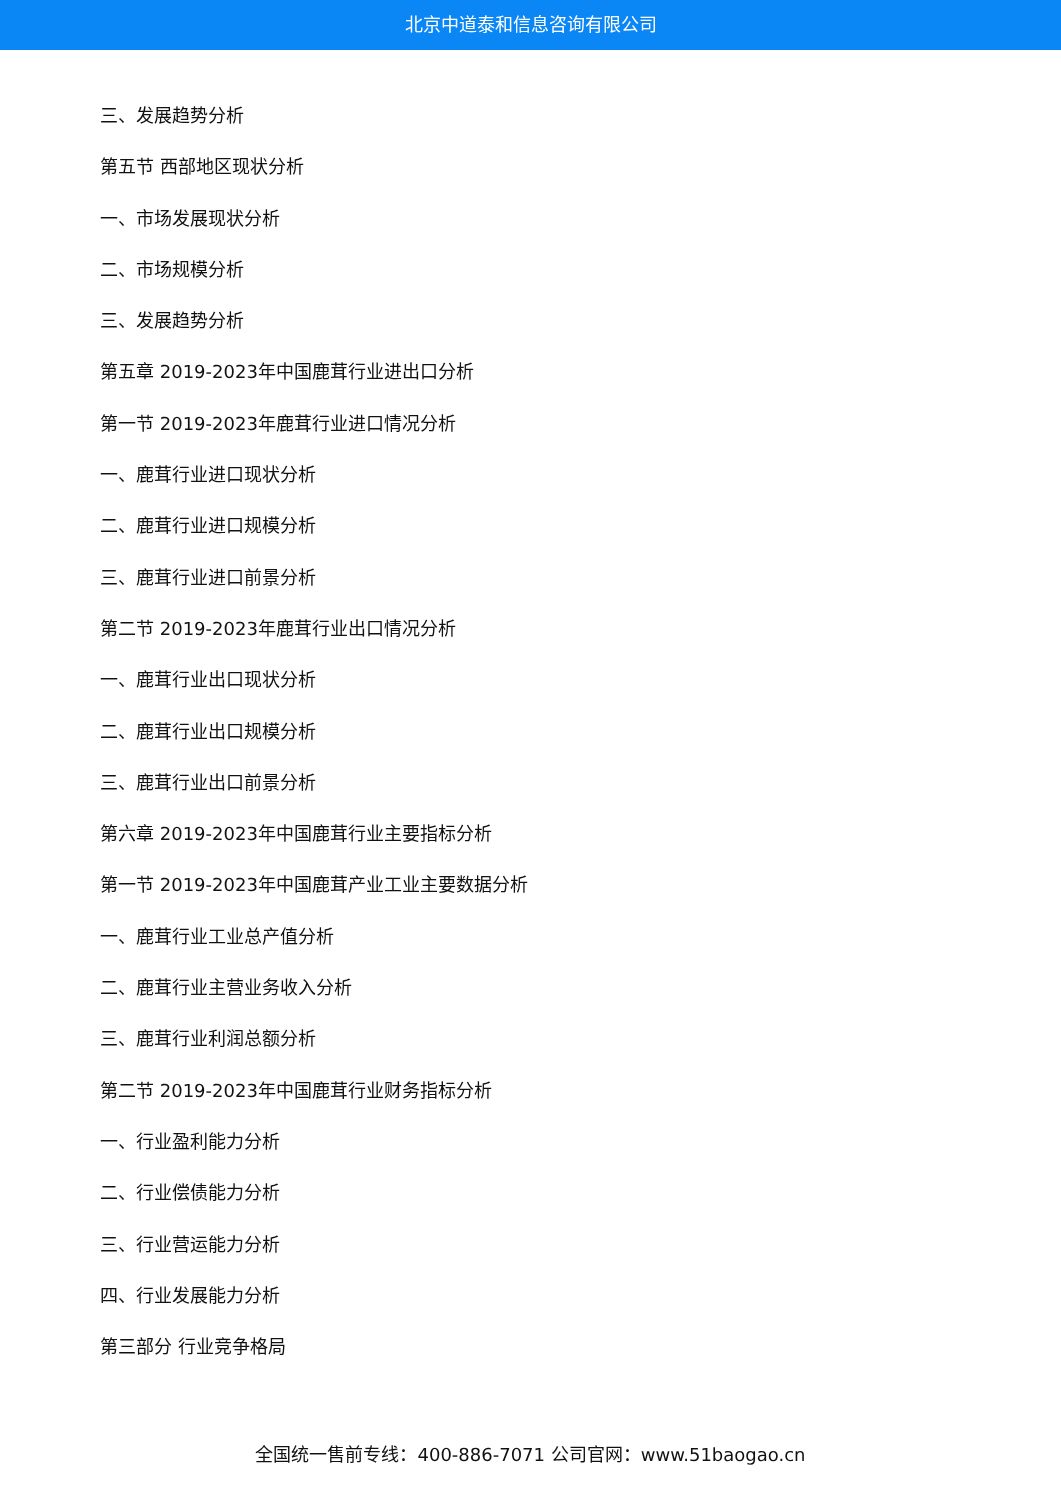北京中道泰和信息咨询有限公司
三、发展趋势分析
第五节 西部地区现状分析
一、市场发展现状分析
二、市场规模分析
三、发展趋势分析
第五章 2019-2023年中国鹿茸行业进出口分析
第一节 2019-2023年鹿茸行业进口情况分析
一、鹿茸行业进口现状分析
二、鹿茸行业进口规模分析
三、鹿茸行业进口前景分析
第二节 2019-2023年鹿茸行业出口情况分析
一、鹿茸行业出口现状分析
二、鹿茸行业出口规模分析
三、鹿茸行业出口前景分析
第六章 2019-2023年中国鹿茸行业主要指标分析
第一节 2019-2023年中国鹿茸产业工业主要数据分析
一、鹿茸行业工业总产值分析
二、鹿茸行业主营业务收入分析
三、鹿茸行业利润总额分析
第二节 2019-2023年中国鹿茸行业财务指标分析
一、行业盈利能力分析
二、行业偿债能力分析
三、行业营运能力分析
四、行业发展能力分析
第三部分 行业竞争格局
全国统一售前专线：400-886-7071 公司官网：www.51baogao.cn